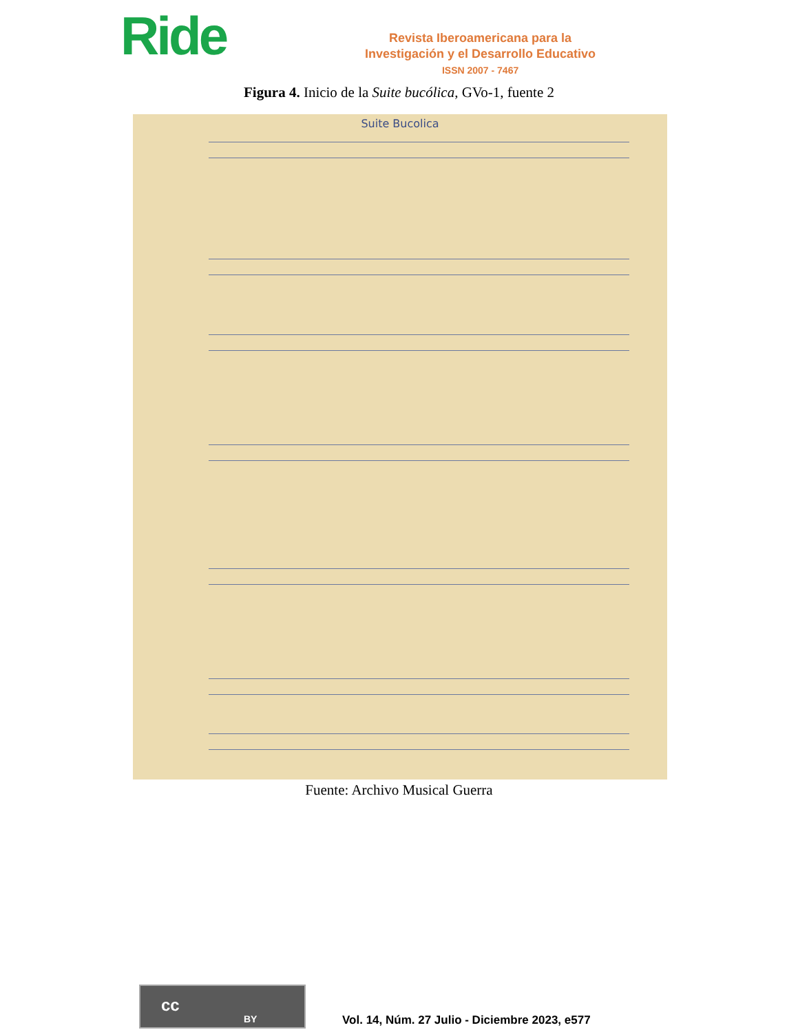Ride
Revista Iberoamericana para la
Investigación y el Desarrollo Educativo
ISSN 2007 - 7467
Figura 4. Inicio de la Suite bucólica, GVo-1, fuente 2
Suite Bucolica
Fuente: Archivo Musical Guerra
cc
BY
Vol. 14, Núm. 27 Julio - Diciembre 2023, e577